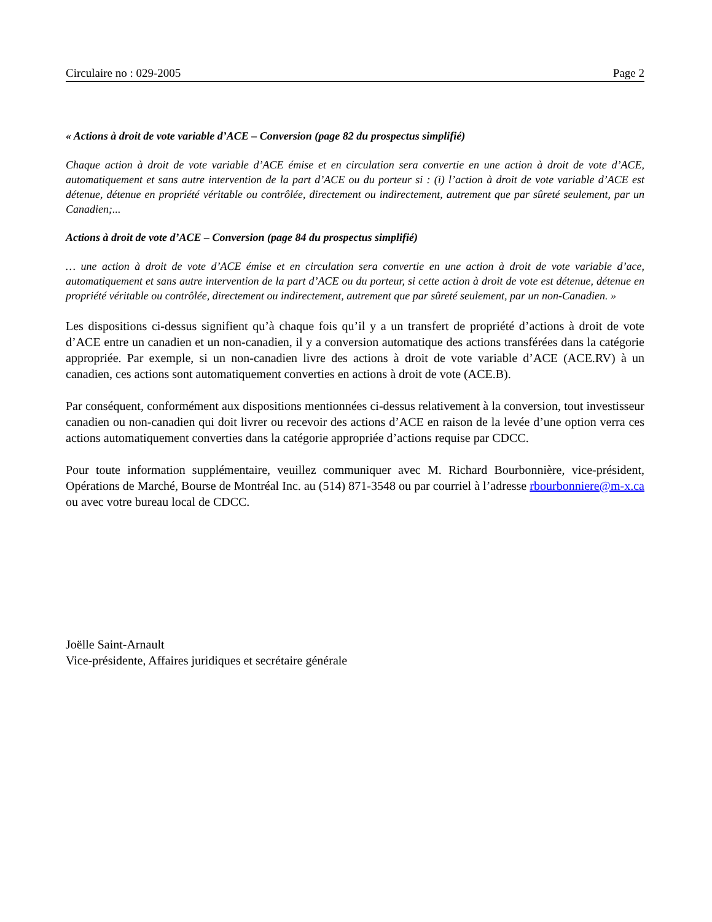Circulaire no : 029-2005 Page 2
« Actions à droit de vote variable d’ACE – Conversion (page 82 du prospectus simplifié)
Chaque action à droit de vote variable d’ACE émise et en circulation sera convertie en une action à droit de vote d’ACE, automatiquement et sans autre intervention de la part d’ACE ou du porteur si : (i) l’action à droit de vote variable d’ACE est détenue, détenue en propriété véritable ou contrôlée, directement ou indirectement, autrement que par sûreté seulement, par un Canadien;...
Actions à droit de vote d’ACE – Conversion (page 84 du prospectus simplifié)
… une action à droit de vote d’ACE émise et en circulation sera convertie en une action à droit de vote variable d’ace, automatiquement et sans autre intervention de la part d’ACE ou du porteur, si cette action à droit de vote est détenue, détenue en propriété véritable ou contrôlée, directement ou indirectement, autrement que par sûreté seulement, par un non-Canadien. »
Les dispositions ci-dessus signifient qu’à chaque fois qu’il y a un transfert de propriété d’actions à droit de vote d’ACE entre un canadien et un non-canadien, il y a conversion automatique des actions transférées dans la catégorie appropriée. Par exemple, si un non-canadien livre des actions à droit de vote variable d’ACE (ACE.RV) à un canadien, ces actions sont automatiquement converties en actions à droit de vote (ACE.B).
Par conséquent, conformément aux dispositions mentionnées ci-dessus relativement à la conversion, tout investisseur canadien ou non-canadien qui doit livrer ou recevoir des actions d’ACE en raison de la levée d’une option verra ces actions automatiquement converties dans la catégorie appropriée d’actions requise par CDCC.
Pour toute information supplémentaire, veuillez communiquer avec M. Richard Bourbonnière, vice-président, Opérations de Marché, Bourse de Montréal Inc. au (514) 871-3548 ou par courriel à l’adresse rbourbonniere@m-x.ca ou avec votre bureau local de CDCC.
Joëlle Saint-Arnault
Vice-présidente, Affaires juridiques et secrétaire générale